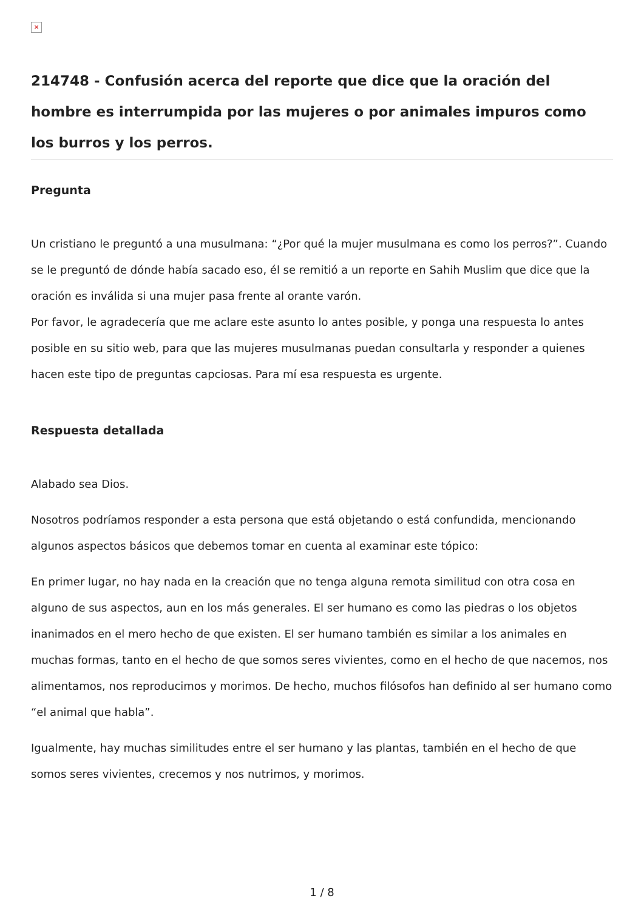×
214748 - Confusión acerca del reporte que dice que la oración del hombre es interrumpida por las mujeres o por animales impuros como los burros y los perros.
Pregunta
Un cristiano le preguntó a una musulmana: “¿Por qué la mujer musulmana es como los perros?”. Cuando se le preguntó de dónde había sacado eso, él se remitió a un reporte en Sahih Muslim que dice que la oración es inválida si una mujer pasa frente al orante varón.
Por favor, le agradecería que me aclare este asunto lo antes posible, y ponga una respuesta lo antes posible en su sitio web, para que las mujeres musulmanas puedan consultarla y responder a quienes hacen este tipo de preguntas capciosas. Para mí esa respuesta es urgente.
Respuesta detallada
Alabado sea Dios.
Nosotros podríamos responder a esta persona que está objetando o está confundida, mencionando algunos aspectos básicos que debemos tomar en cuenta al examinar este tópico:
En primer lugar, no hay nada en la creación que no tenga alguna remota similitud con otra cosa en alguno de sus aspectos, aun en los más generales. El ser humano es como las piedras o los objetos inanimados en el mero hecho de que existen. El ser humano también es similar a los animales en muchas formas, tanto en el hecho de que somos seres vivientes, como en el hecho de que nacemos, nos alimentamos, nos reproducimos y morimos. De hecho, muchos filósofos han definido al ser humano como “el animal que habla”.
Igualmente, hay muchas similitudes entre el ser humano y las plantas, también en el hecho de que somos seres vivientes, crecemos y nos nutrimos, y morimos.
1 / 8